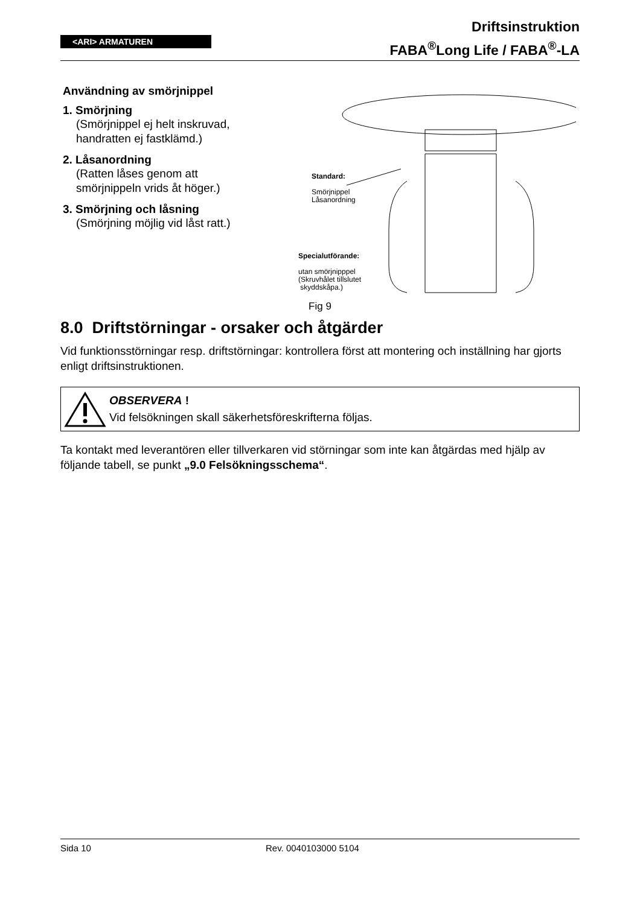<ARI> ARMATUREN
Driftsinstruktion
FABA<sup>®</sup>Long Life / FABA<sup>®</sup>-LA
Användning av smörjnippel
1. Smörjning
(Smörjnippel ej helt inskruvad, handratten ej fastklämd.)
2. Låsanordning
(Ratten låses genom att smörjnippeln vrids åt höger.)
3. Smörjning och låsning
(Smörjning möjlig vid låst ratt.)
Standard:
Smörjnippel
Låsanordning
Specialutförande:
utan smörjnipppel
(Skruvhålet tillslutet
skyddskåpa.)
Fig 9
8.0 Driftstörningar - orsaker och åtgärder
Vid funktionsstörningar resp. driftstörningar: kontrollera först att montering och inställning har gjorts enligt driftsinstruktionen.
OBSERVERA !
Vid felsökningen skall säkerhetsföreskrifterna följas.
Ta kontakt med leverantören eller tillverkaren vid störningar som inte kan åtgärdas med hjälp av följande tabell, se punkt „9.0 Felsökningsschema“.
Sida 10 Rev. 0040103000 5104